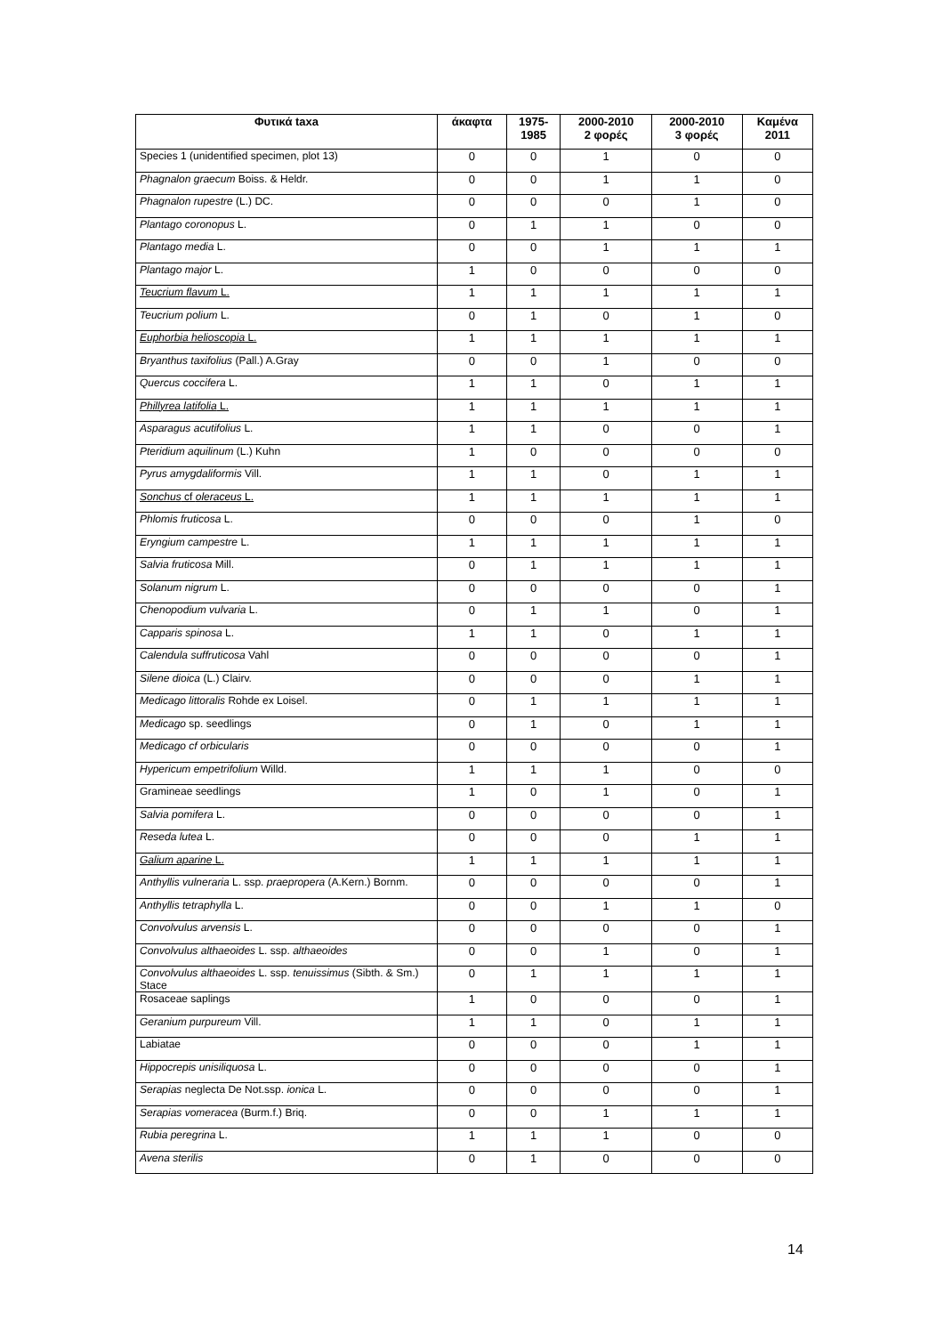| Φυτικά taxa | άκαφτα | 1975- 1985 | 2000-2010 2 φορές | 2000-2010 3 φορές | Καμένα 2011 |
| --- | --- | --- | --- | --- | --- |
| Species 1 (unidentified specimen, plot 13) | 0 | 0 | 1 | 0 | 0 |
| Phagnalon graecum Boiss. & Heldr. | 0 | 0 | 1 | 1 | 0 |
| Phagnalon rupestre (L.) DC. | 0 | 0 | 0 | 1 | 0 |
| Plantago coronopus L. | 0 | 1 | 1 | 0 | 0 |
| Plantago media L. | 0 | 0 | 1 | 1 | 1 |
| Plantago major L. | 1 | 0 | 0 | 0 | 0 |
| Teucrium flavum L. | 1 | 1 | 1 | 1 | 1 |
| Teucrium polium L. | 0 | 1 | 0 | 1 | 0 |
| Euphorbia helioscopia L. | 1 | 1 | 1 | 1 | 1 |
| Bryanthus taxifolius (Pall.) A.Gray | 0 | 0 | 1 | 0 | 0 |
| Quercus coccifera L. | 1 | 1 | 0 | 1 | 1 |
| Phillyrea latifolia L. | 1 | 1 | 1 | 1 | 1 |
| Asparagus acutifolius L. | 1 | 1 | 0 | 0 | 1 |
| Pteridium aquilinum (L.) Kuhn | 1 | 0 | 0 | 0 | 0 |
| Pyrus amygdaliformis Vill. | 1 | 1 | 0 | 1 | 1 |
| Sonchus cf oleraceus L. | 1 | 1 | 1 | 1 | 1 |
| Phlomis fruticosa L. | 0 | 0 | 0 | 1 | 0 |
| Eryngium campestre L. | 1 | 1 | 1 | 1 | 1 |
| Salvia fruticosa Mill. | 0 | 1 | 1 | 1 | 1 |
| Solanum nigrum L. | 0 | 0 | 0 | 0 | 1 |
| Chenopodium vulvaria L. | 0 | 1 | 1 | 0 | 1 |
| Capparis spinosa L. | 1 | 1 | 0 | 1 | 1 |
| Calendula suffruticosa Vahl | 0 | 0 | 0 | 0 | 1 |
| Silene dioica (L.) Clairv. | 0 | 0 | 0 | 1 | 1 |
| Medicago littoralis Rohde ex Loisel. | 0 | 1 | 1 | 1 | 1 |
| Medicago sp. seedlings | 0 | 1 | 0 | 1 | 1 |
| Medicago cf orbicularis | 0 | 0 | 0 | 0 | 1 |
| Hypericum empetrifolium Willd. | 1 | 1 | 1 | 0 | 0 |
| Gramineae seedlings | 1 | 0 | 1 | 0 | 1 |
| Salvia pomifera L. | 0 | 0 | 0 | 0 | 1 |
| Reseda lutea L. | 0 | 0 | 0 | 1 | 1 |
| Galium aparine L. | 1 | 1 | 1 | 1 | 1 |
| Anthyllis vulneraria L. ssp. praepropera (A.Kern.) Bornm. | 0 | 0 | 0 | 0 | 1 |
| Anthyllis tetraphylla L. | 0 | 0 | 1 | 1 | 0 |
| Convolvulus arvensis L. | 0 | 0 | 0 | 0 | 1 |
| Convolvulus althaeoides L. ssp. althaeoides | 0 | 0 | 1 | 0 | 1 |
| Convolvulus althaeoides L. ssp. tenuissimus (Sibth. & Sm.) Stace | 0 | 1 | 1 | 1 | 1 |
| Rosaceae saplings | 1 | 0 | 0 | 0 | 1 |
| Geranium purpureum Vill. | 1 | 1 | 0 | 1 | 1 |
| Labiatae | 0 | 0 | 0 | 1 | 1 |
| Hippocrepis unisiliquosa L. | 0 | 0 | 0 | 0 | 1 |
| Serapias neglecta De Not.ssp. ionica L. | 0 | 0 | 0 | 0 | 1 |
| Serapias vomeracea (Burm.f.) Briq. | 0 | 0 | 1 | 1 | 1 |
| Rubia peregrina L. | 1 | 1 | 1 | 0 | 0 |
| Avena sterilis | 0 | 1 | 0 | 0 | 0 |
14